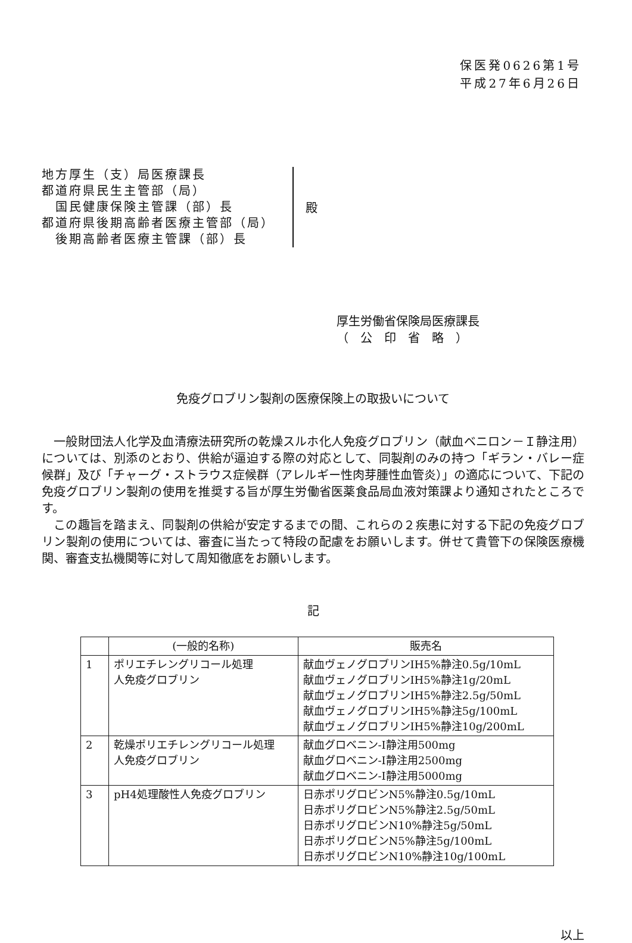保医発0626第1号
平成27年6月26日
地方厚生（支）局医療課長
都道府県民生主管部（局）
　国民健康保険主管課（部）長
都道府県後期高齢者医療主管部（局）
　後期高齢者医療主管課（部）長
殿
厚生労働省保険局医療課長
（　公　印　省　略　）
免疫グロブリン製剤の医療保険上の取扱いについて
一般財団法人化学及血清療法研究所の乾燥スルホ化人免疫グロブリン（献血ベニロン－Ｉ静注用）については、別添のとおり、供給が逼迫する際の対応として、同製剤のみの持つ「ギラン・バレー症候群」及び「チャーグ・ストラウス症候群（アレルギー性肉芽腫性血管炎）」の適応について、下記の免疫グロブリン製剤の使用を推奨する旨が厚生労働省医薬食品局血液対策課より通知されたところです。
この趣旨を踏まえ、同製剤の供給が安定するまでの間、これらの２疾患に対する下記の免疫グロブリン製剤の使用については、審査に当たって特段の配慮をお願いします。併せて貴管下の保険医療機関、審査支払機関等に対して周知徹底をお願いします。
記
| | (一般的名称) | 販売名 |
| --- | --- | --- |
| 1 | ポリエチレングリコール処理 人免疫グロブリン | 献血ヴェノグロブリンIH5%静注0.5g/10mL 献血ヴェノグロブリンIH5%静注1g/20mL 献血ヴェノグロブリンIH5%静注2.5g/50mL 献血ヴェノグロブリンIH5%静注5g/100mL 献血ヴェノグロブリンIH5%静注10g/200mL |
| 2 | 乾燥ポリエチレングリコール処理 人免疫グロブリン | 献血グロベニン-I静注用500mg 献血グロベニン-I静注用2500mg 献血グロベニン-I静注用5000mg |
| 3 | pH4処理酸性人免疫グロブリン | 日赤ポリグロビンN5%静注0.5g/10mL 日赤ポリグロビンN5%静注2.5g/50mL 日赤ポリグロビンN10%静注5g/50mL 日赤ポリグロビンN5%静注5g/100mL 日赤ポリグロビンN10%静注10g/100mL |
以上